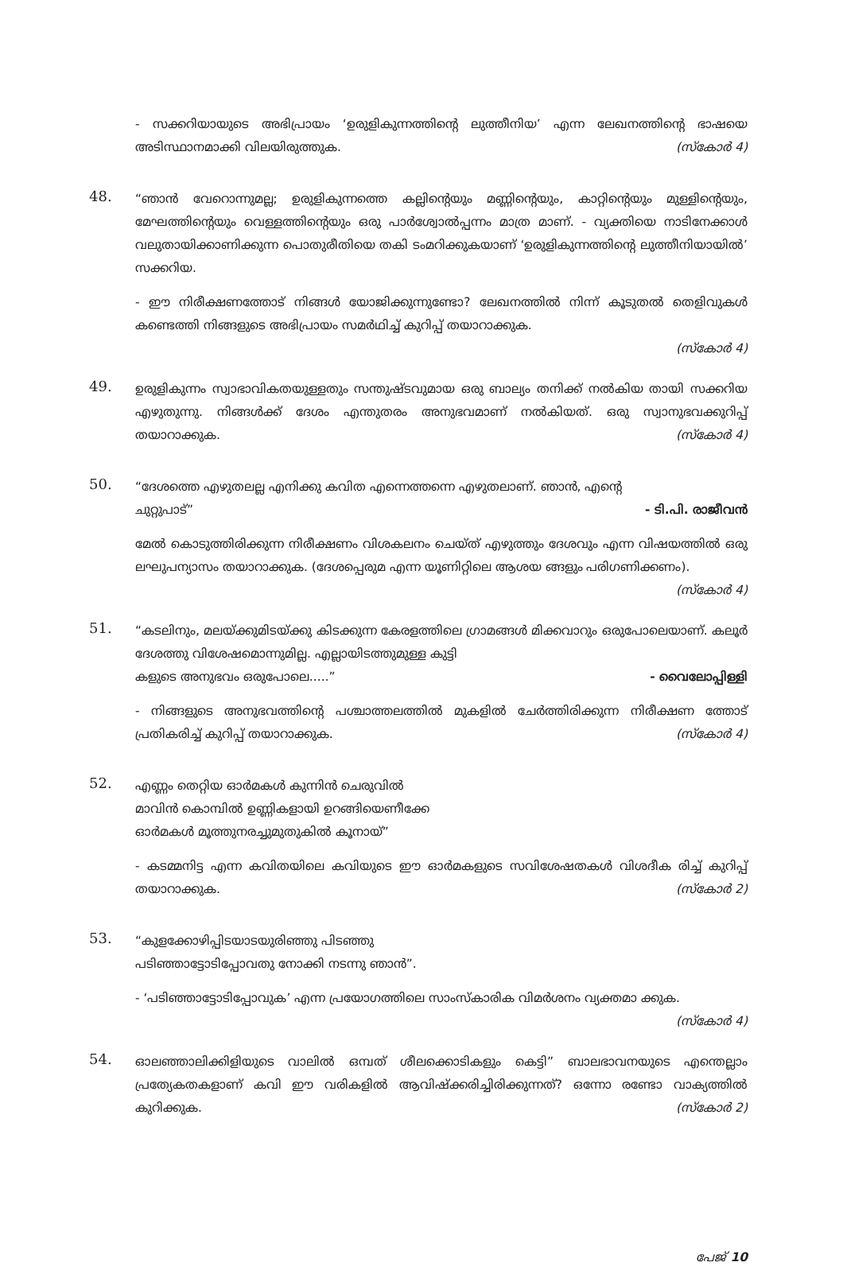- സക്കറിയായുടെ അഭിപ്രായം ‘ഉരുളികുന്നത്തിന്റെ ലുത്തീനിയ’ എന്ന ലേഖനത്തിന്റെ ഭാഷയെ അടിസ്ഥാനമാക്കി വിലയിരുത്തുക. (സ്കോർ 4)
48.
“ഞാൻ വേറൊന്നുമല്ല; ഉരുളികുന്നത്തെ കല്ലിന്റെയും മണ്ണിന്റെയും, കാറ്റിന്റെയും മുള്ളിന്റെയും, മേഘത്തിന്റെയും വെള്ളത്തിന്റെയും ഒരു പാർശ്വോൽപ്പന്നം മാത്ര മാണ്. - വ്യക്തിയെ നാടിനേക്കാൾ വലുതായിക്കാണിക്കുന്ന പൊതുരീതിയെ തകി ടംമറിക്കുകയാണ് ‘ഉരുളികുന്നത്തിന്റെ ലുത്തീനിയായിൽ’ സക്കറിയ.
- ഈ നിരീക്ഷണത്തോട് നിങ്ങൾ യോജിക്കുന്നുണ്ടോ? ലേഖനത്തിൽ നിന്ന് കൂടുതൽ തെളിവുകൾ കണ്ടെത്തി നിങ്ങളുടെ അഭിപ്രായം സമർഥിച്ച് കുറിപ്പ് തയാറാക്കുക.
(സ്കോർ 4)
49.
ഉരുളികുന്നം സ്വാഭാവികതയുള്ളതും സന്തുഷ്ടവുമായ ഒരു ബാല്യം തനിക്ക് നൽകിയ തായി സക്കറിയ എഴുതുന്നു. നിങ്ങൾക്ക് ദേശം എന്തുതരം അനുഭവമാണ് നൽകിയത്. ഒരു സ്വാനുഭവക്കുറിപ്പ് തയാറാക്കുക. (സ്കോർ 4)
50.
“ദേശത്തെ എഴുതലല്ല എനിക്കു കവിത എന്നെത്തന്നെ എഴുതലാണ്. ഞാൻ, എന്റെ
ചുറ്റുപാട്” - ടി.പി. രാജീവൻ
മേൽ കൊടുത്തിരിക്കുന്ന നിരീക്ഷണം വിശകലനം ചെയ്ത് എഴുത്തും ദേശവും എന്ന വിഷയത്തിൽ ഒരു ലഘുപന്യാസം തയാറാക്കുക. (ദേശപ്പെരുമ എന്ന യൂണിറ്റിലെ ആശയ ങ്ങളും പരിഗണിക്കണം). (സ്കോർ 4)
51.
“കടലിനും, മലയ്ക്കുമിടയ്ക്കു കിടക്കുന്ന കേരളത്തിലെ ഗ്രാമങ്ങൾ മിക്കവാറും ഒരുപോലെയാണ്. കലൂർ ദേശത്തു വിശേഷമൊന്നുമില്ല. എല്ലായിടത്തുമുള്ള കുട്ടി
കളുടെ അനുഭവം ഒരുപോലെ.....” - വൈലോപ്പിള്ളി
- നിങ്ങളുടെ അനുഭവത്തിന്റെ പശ്ചാത്തലത്തിൽ മുകളിൽ ചേർത്തിരിക്കുന്ന നിരീക്ഷണ ത്തോട് പ്രതികരിച്ച് കുറിപ്പ് തയാറാക്കുക. (സ്കോർ 4)
52.
എണ്ണം തെറ്റിയ ഓർമകൾ കുന്നിൻ ചെരുവിൽ
മാവിൻ കൊമ്പിൽ ഉണ്ണികളായി ഉറങ്ങിയെണീക്കേ
ഓർമകൾ മൂത്തുനരച്ചുമുതുകിൽ കൂനായ്”
- കടമ്മനിട്ട എന്ന കവിതയിലെ കവിയുടെ ഈ ഓർമകളുടെ സവിശേഷതകൾ വിശദീക രിച്ച് കുറിപ്പ് തയാറാക്കുക. (സ്കോർ 2)
53.
“കുളക്കോഴിപ്പിടയാടയുരിഞ്ഞു പിടഞ്ഞു
പടിഞ്ഞാട്ടോടിപ്പോവതു നോക്കി നടന്നു ഞാൻ”.
- ‘പടിഞ്ഞാട്ടോടിപ്പോവുക’ എന്ന പ്രയോഗത്തിലെ സാംസ്കാരിക വിമർശനം വ്യക്തമാ ക്കുക. (സ്കോർ 4)
54.
ഓലഞ്ഞാലിക്കിളിയുടെ വാലിൽ ഒമ്പത് ശീലക്കൊടികളും കെട്ടി” ബാലഭാവനയുടെ എന്തെല്ലാം പ്രത്യേകതകളാണ് കവി ഈ വരികളിൽ ആവിഷ്ക്കരിച്ചിരിക്കുന്നത്? ഒന്നോ രണ്ടോ വാക്യത്തിൽ കുറിക്കുക. (സ്കോർ 2)
പേജ് 10